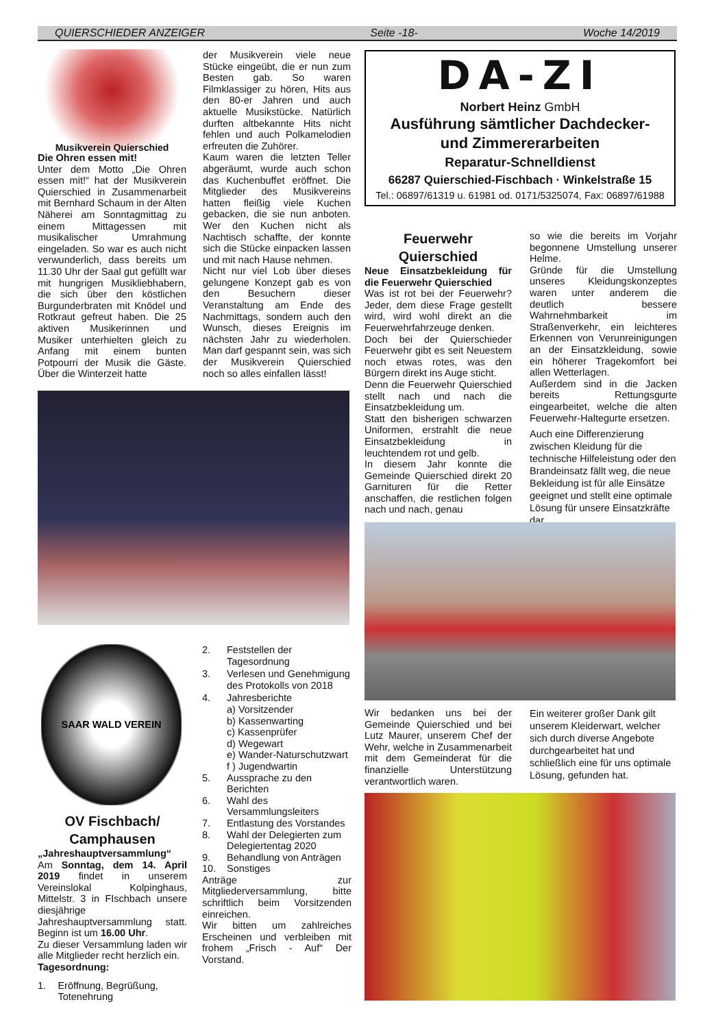QUIERSCHIEDER ANZEIGER Seite -18- Woche 14/2019
Musikverein Quierschied
Die Ohren essen mit!
Unter dem Motto „Die Ohren essen mit!“ hat der Musikverein Quierschied in Zusammenarbeit mit Bernhard Schaum in der Alten Näherei am Sonntagmittag zu einem Mittagessen mit musikalischer Umrahmung eingeladen. So war es auch nicht verwunderlich, dass bereits um 11.30 Uhr der Saal gut gefüllt war mit hungrigen Musikliebhabern, die sich über den köstlichen Burgunderbraten mit Knödel und Rotkraut gefreut haben. Die 25 aktiven Musikerinnen und Musiker unterhielten gleich zu Anfang mit einem bunten Potpourri der Musik die Gäste. Über die Winterzeit hatte
der Musikverein viele neue Stücke eingeübt, die er nun zum Besten gab. So waren Filmklassiger zu hören, Hits aus den 80-er Jahren und auch aktuelle Musikstücke. Natürlich durften altbekannte Hits nicht fehlen und auch Polkamelodien erfreuten die Zuhörer.
Kaum waren die letzten Teller abgeräumt, wurde auch schon das Kuchenbuffet eröffnet. Die Mitglieder des Musikvereins hatten fleißig viele Kuchen gebacken, die sie nun anboten. Wer den Kuchen nicht als Nachtisch schaffte, der konnte sich die Stücke einpacken lassen und mit nach Hause nehmen.
Nicht nur viel Lob über dieses gelungene Konzept gab es von den Besuchern dieser Veranstaltung am Ende des Nachmittags, sondern auch den Wunsch, dieses Ereignis im nächsten Jahr zu wiederholen. Man darf gespannt sein, was sich der Musikverein Quierschied noch so alles einfallen lässt!
DA-ZI
Norbert Heinz GmbH
Ausführung sämtlicher Dachdecker-
und Zimmererarbeiten
Reparatur-Schnelldienst
66287 Quierschied-Fischbach · Winkelstraße 15
Tel.: 06897/61319 u. 61981 od. 0171/5325074, Fax: 06897/61988
Feuerwehr Quierschied
Neue Einsatzbekleidung für die Feuerwehr Quierschied
Was ist rot bei der Feuerwehr? Jeder, dem diese Frage gestellt wird, wird wohl direkt an die Feuerwehrfahrzeuge denken.
Doch bei der Quierschieder Feuerwehr gibt es seit Neuestem noch etwas rotes, was den Bürgern direkt ins Auge sticht.
Denn die Feuerwehr Quierschied stellt nach und nach die Einsatzbekleidung um.
Statt den bisherigen schwarzen Uniformen, erstrahlt die neue Einsatzbekleidung in leuchtendem rot und gelb.
In diesem Jahr konnte die Gemeinde Quierschied direkt 20 Garnituren für die Retter anschaffen, die restlichen folgen nach und nach, genau
so wie die bereits im Vorjahr begonnene Umstellung unserer Helme.
Gründe für die Umstellung unseres Kleidungskonzeptes waren unter anderem die deutlich bessere Wahrnehmbarkeit im Straßenverkehr, ein leichteres Erkennen von Verunreinigungen an der Einsatzkleidung, sowie ein höherer Tragekomfort bei allen Wetterlagen.
Außerdem sind in die Jacken bereits Rettungsgurte eingearbeitet, welche die alten Feuerwehr-Haltegurte ersetzen.
Auch eine Differenzierung zwischen Kleidung für die technische Hilfeleistung oder den Brandeinsatz fällt weg, die neue Bekleidung ist für alle Einsätze geeignet und stellt eine optimale Lösung für unsere Einsatzkräfte dar.
Wir bedanken uns bei der Gemeinde Quierschied und bei Lutz Maurer, unserem Chef der Wehr, welche in Zusammenarbeit mit dem Gemeinderat für die finanzielle Unterstützung verantwortlich waren.
Ein weiterer großer Dank gilt unserem Kleiderwart, welcher sich durch diverse Angebote durchgearbeitet hat und schließlich eine für uns optimale Lösung, gefunden hat.
SAAR WALD VEREIN
OV Fischbach/ Camphausen
„Jahreshauptversammlung“
Am Sonntag, dem 14. April 2019 findet in unserem Vereinslokal Kolpinghaus, Mittelstr. 3 in FIschbach unsere diesjährige Jahreshauptversammlung statt. Beginn ist um 16.00 Uhr.
Zu dieser Versammlung laden wir alle Mitglieder recht herzlich ein.
Tagesordnung:
1. Eröffnung, Begrüßung, Totenehrung
2. Feststellen der Tagesordnung
3. Verlesen und Genehmigung des Protokolls von 2018
4. Jahresberichte
a) Vorsitzender
b) Kassenwarting
c) Kassenprüfer
d) Wegewart
e) Wander-Naturschutzwart
f ) Jugendwartin
5. Aussprache zu den Berichten
6. Wahl des Versammlungsleiters
7. Entlastung des Vorstandes
8. Wahl der Delegierten zum Delegiertentag 2020
9. Behandlung von Anträgen
10. Sonstiges
Anträge zur Mitgliederversammlung, bitte schriftlich beim Vorsitzenden einreichen.
Wir bitten um zahlreiches Erscheinen und verbleiben mit frohem „Frisch - Auf“ Der Vorstand.